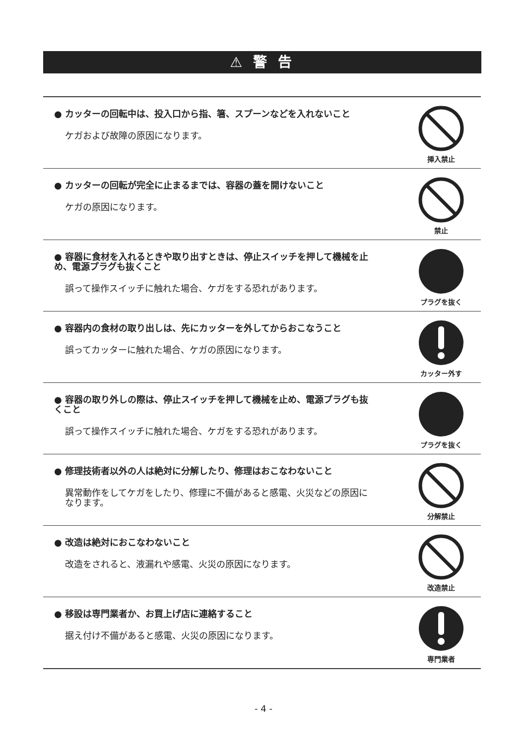⚠ 警 告
● カッターの回転中は、投入口から指、箸、スプーンなどを入れないこと
ケガおよび故障の原因になります。
挿入禁止
● カッターの回転が完全に止まるまでは、容器の蓋を開けないこと
ケガの原因になります。
禁止
● 容器に食材を入れるときや取り出すときは、停止スイッチを押して機械を止め、電源プラグも抜くこと
誤って操作スイッチに触れた場合、ケガをする恐れがあります。
プラグを抜く
● 容器内の食材の取り出しは、先にカッターを外してからおこなうこと
誤ってカッターに触れた場合、ケガの原因になります。
カッター外す
● 容器の取り外しの際は、停止スイッチを押して機械を止め、電源プラグも抜くこと
誤って操作スイッチに触れた場合、ケガをする恐れがあります。
プラグを抜く
● 修理技術者以外の人は絶対に分解したり、修理はおこなわないこと
異常動作をしてケガをしたり、修理に不備があると感電、火災などの原因になります。
分解禁止
● 改造は絶対におこなわないこと
改造をされると、液漏れや感電、火災の原因になります。
改造禁止
● 移設は専門業者か、お買上げ店に連絡すること
据え付け不備があると感電、火災の原因になります。
専門業者
- 4 -